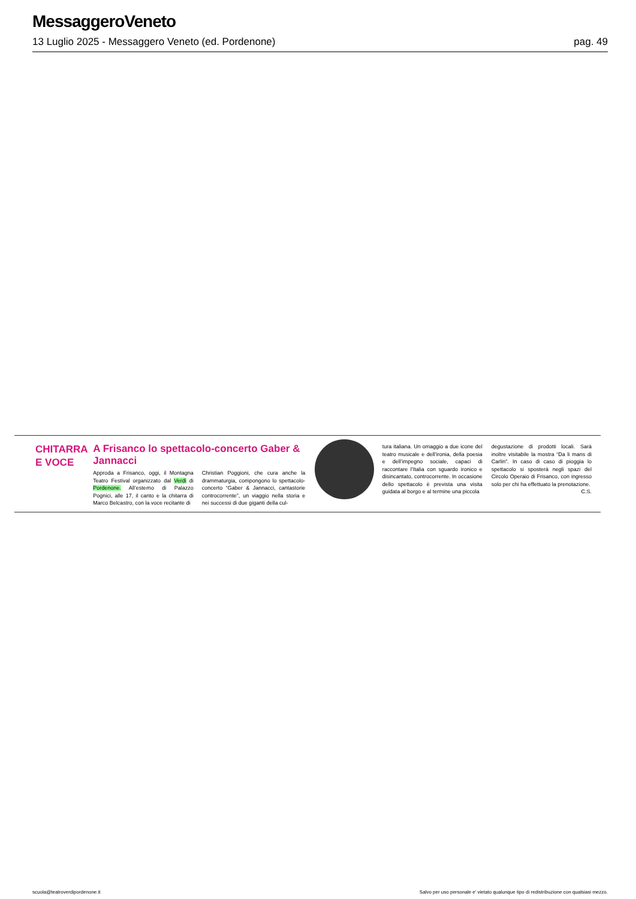MessaggeroVeneto
13 Luglio 2025 - Messaggero Veneto (ed. Pordenone) pag. 49
CHITARRA
E VOCE
A Frisanco lo spettacolo-concerto Gaber & Jannacci
Approda a Frisanco, oggi, il Montagna Teatro Festival organizzato dal Verdi di Pordenone. All’esterno di Palazzo Pognici, alle 17, il canto e la chitarra di Marco Belcastro, con la voce recitante di
Christian Poggioni, che cura anche la drammaturgia, compongono lo spettacolo-concerto “Gaber & Jannacci, cantastorie controcorrente”, un viaggio nella storia e nei successi di due giganti della cul-
tura italiana. Un omaggio a due icone del teatro musicale e dell’ironia, della poesia e dell’impegno sociale, capaci di raccontare l’Italia con sguardo ironico e disincantato, controcorrente. In occasione dello spettacolo è prevista una visita guidata al borgo e al termine una piccola
degustazione di prodotti locali. Sarà inoltre visitabile la mostra “Da li mans di Carlin”. In caso di caso di pioggia lo spettacolo si sposterà negli spazi del Circolo Operaio di Frisanco, con ingresso solo per chi ha effettuato la prenotazione.
C.S.
scuola@teatroverdipordenone.it Salvo per uso personale e' vietato qualunque tipo di redistribuzione con qualsiasi mezzo.